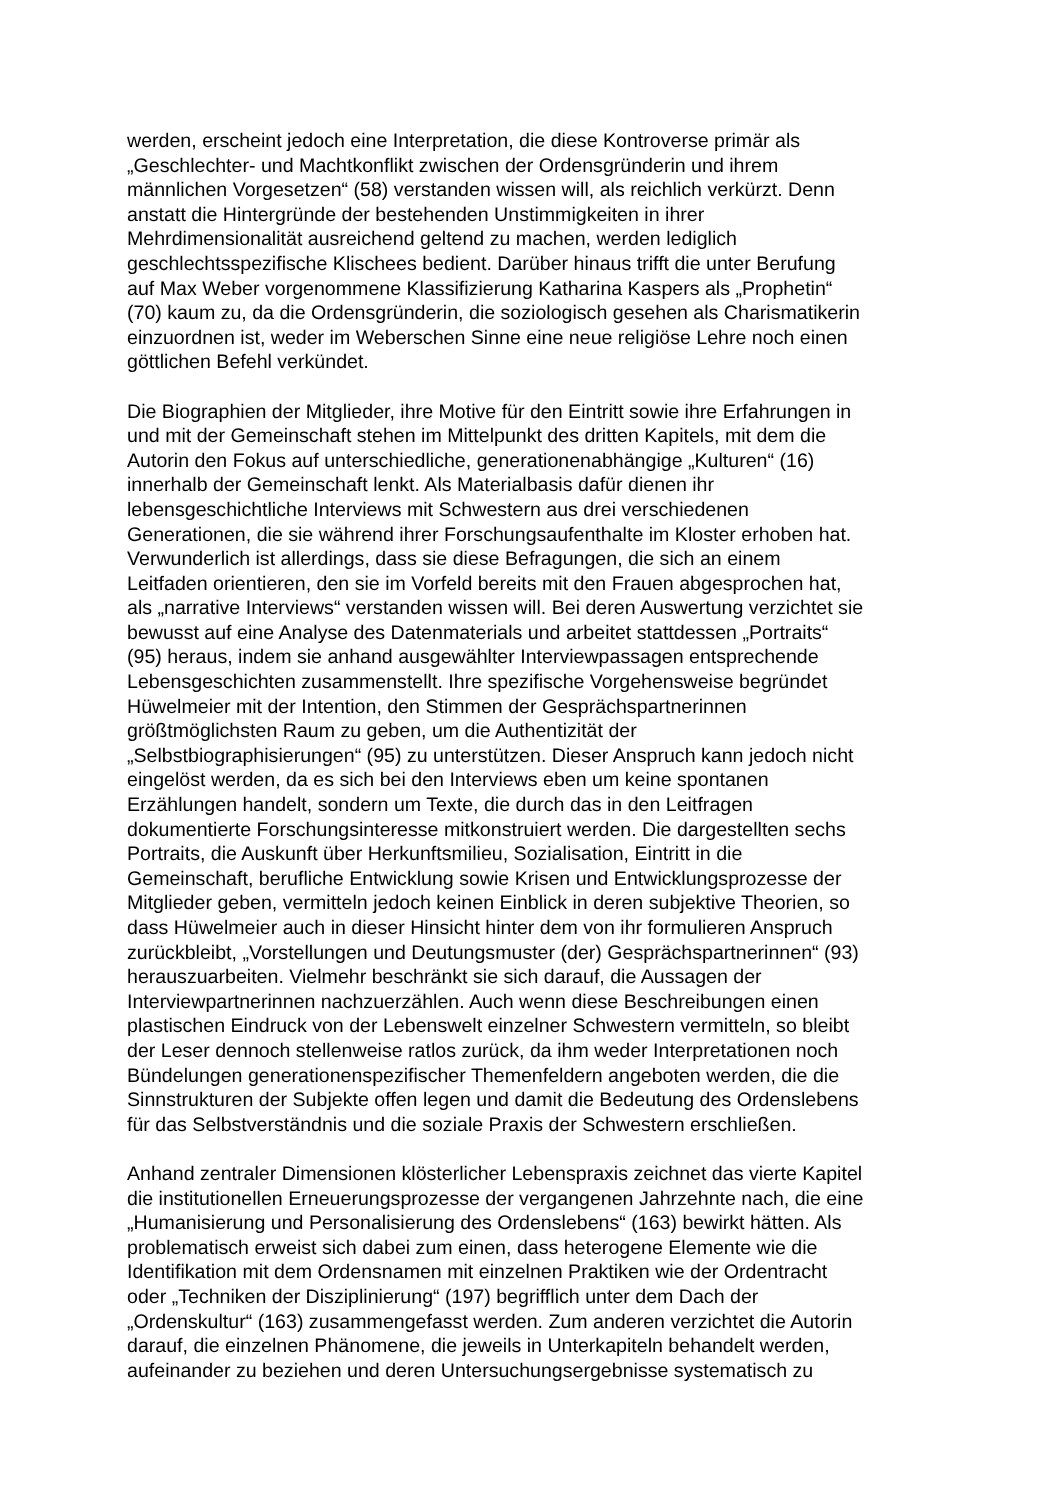werden, erscheint jedoch eine Interpretation, die diese Kontroverse primär als „Geschlechter- und Machtkonflikt zwischen der Ordensgründerin und ihrem männlichen Vorgesetzen“ (58) verstanden wissen will, als reichlich verkürzt. Denn anstatt die Hintergründe der bestehenden Unstimmigkeiten in ihrer Mehrdimensionalität ausreichend geltend zu machen, werden lediglich geschlechtsspezifische Klischees bedient. Darüber hinaus trifft die unter Berufung auf Max Weber vorgenommene Klassifizierung Katharina Kaspers als „Prophetin“ (70) kaum zu, da die Ordensgründerin, die soziologisch gesehen als Charismatikerin einzuordnen ist, weder im Weberschen Sinne eine neue religiöse Lehre noch einen göttlichen Befehl verkündet.
Die Biographien der Mitglieder, ihre Motive für den Eintritt sowie ihre Erfahrungen in und mit der Gemeinschaft stehen im Mittelpunkt des dritten Kapitels, mit dem die Autorin den Fokus auf unterschiedliche, generationenabhängige „Kulturen“ (16) innerhalb der Gemeinschaft lenkt. Als Materialbasis dafür dienen ihr lebensgeschichtliche Interviews mit Schwestern aus drei verschiedenen Generationen, die sie während ihrer Forschungsaufenthalte im Kloster erhoben hat. Verwunderlich ist allerdings, dass sie diese Befragungen, die sich an einem Leitfaden orientieren, den sie im Vorfeld bereits mit den Frauen abgesprochen hat, als „narrative Interviews“ verstanden wissen will. Bei deren Auswertung verzichtet sie bewusst auf eine Analyse des Datenmaterials und arbeitet stattdessen „Portraits“ (95) heraus, indem sie anhand ausgewählter Interviewpassagen entsprechende Lebensgeschichten zusammenstellt. Ihre spezifische Vorgehensweise begründet Hüwelmeier mit der Intention, den Stimmen der Gesprächspartnerinnen größtmöglichsten Raum zu geben, um die Authentizität der „Selbstbiographisierungen“ (95) zu unterstützen. Dieser Anspruch kann jedoch nicht eingelöst werden, da es sich bei den Interviews eben um keine spontanen Erzählungen handelt, sondern um Texte, die durch das in den Leitfragen dokumentierte Forschungsinteresse mitkonstruiert werden. Die dargestellten sechs Portraits, die Auskunft über Herkunftsmilieu, Sozialisation, Eintritt in die Gemeinschaft, berufliche Entwicklung sowie Krisen und Entwicklungsprozesse der Mitglieder geben, vermitteln jedoch keinen Einblick in deren subjektive Theorien, so dass Hüwelmeier auch in dieser Hinsicht hinter dem von ihr formulieren Anspruch zurückbleibt, „Vorstellungen und Deutungsmuster (der) Gesprächspartnerinnen“ (93) herauszuarbeiten. Vielmehr beschränkt sie sich darauf, die Aussagen der Interviewpartnerinnen nachzuerzählen. Auch wenn diese Beschreibungen einen plastischen Eindruck von der Lebenswelt einzelner Schwestern vermitteln, so bleibt der Leser dennoch stellenweise ratlos zurück, da ihm weder Interpretationen noch Bündelungen generationenspezifischer Themenfeldern angeboten werden, die die Sinnstrukturen der Subjekte offen legen und damit die Bedeutung des Ordenslebens für das Selbstverständnis und die soziale Praxis der Schwestern erschließen.
Anhand zentraler Dimensionen klösterlicher Lebenspraxis zeichnet das vierte Kapitel die institutionellen Erneuerungsprozesse der vergangenen Jahrzehnte nach, die eine „Humanisierung und Personalisierung des Ordenslebens“ (163) bewirkt hätten. Als problematisch erweist sich dabei zum einen, dass heterogene Elemente wie die Identifikation mit dem Ordensnamen mit einzelnen Praktiken wie der Ordentracht oder „Techniken der Disziplinierung“ (197) begrifflich unter dem Dach der „Ordenskultur“ (163) zusammengefasst werden. Zum anderen verzichtet die Autorin darauf, die einzelnen Phänomene, die jeweils in Unterkapiteln behandelt werden, aufeinander zu beziehen und deren Untersuchungsergebnisse systematisch zu